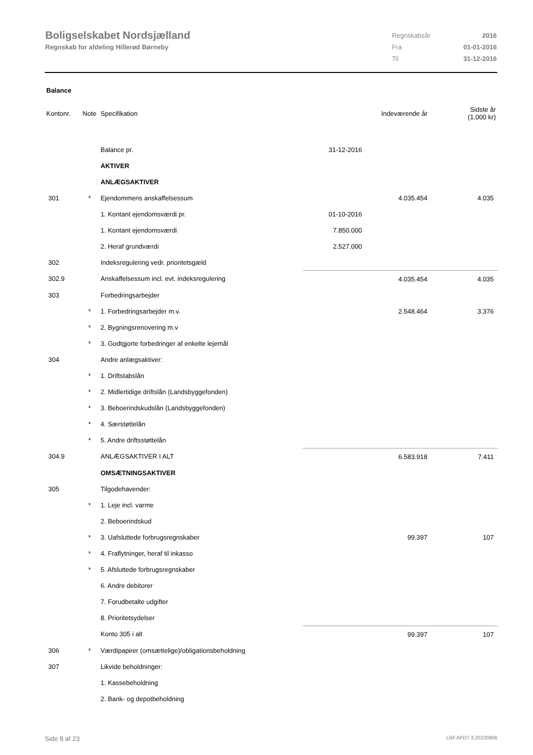Boligselskabet Nordsjælland
Regnskab for afdeling Hillerød Børneby
| Regnskabsår | 2016 |
| Fra | 01-01-2016 |
| Til | 31-12-2016 |
Balance
| Kontonr. | Note | Specifikation | | Indeværende år | Sidste år (1.000 kr) |
| --- | --- | --- | --- | --- | --- |
| | | Balance pr. | 31-12-2016 | | |
| | | AKTIVER | | | |
| | | ANLÆGSAKTIVER | | | |
| 301 | * | Ejendommens anskaffelsessum | | 4.035.454 | 4.035 |
| | | 1. Kontant ejendomsværdi pr. | 01-10-2016 | | |
| | | 1. Kontant ejendomsværdi | 7.850.000 | | |
| | | 2. Heraf grundværdi | 2.527.000 | | |
| 302 | | Indeksregulering vedr. prioritetsgæld | | | |
| 302.9 | | Anskaffelsessum incl. evt. indeksregulering | | 4.035.454 | 4.035 |
| 303 | | Forbedringsarbejder | | | |
| | * | 1. Forbedringsarbejder m.v. | | 2.548.464 | 3.376 |
| | * | 2. Bygningsrenovering m.v | | | |
| | * | 3. Godtgjorte forbedringer af enkelte lejemål | | | |
| 304 | | Andre anlægsaktiver: | | | |
| | * | 1. Driftstabslån | | | |
| | * | 2. Midlertidige driftslån (Landsbyggefonden) | | | |
| | * | 3. Beboerindskudslån (Landsbyggefonden) | | | |
| | * | 4. Særstøttelån | | | |
| | * | 5. Andre driftsstøttelån | | | |
| 304.9 | | ANLÆGSAKTIVER I ALT | | 6.583.918 | 7.411 |
| | | OMSÆTNINGSAKTIVER | | | |
| 305 | | Tilgodehavender: | | | |
| | * | 1. Leje incl. varme | | | |
| | | 2. Beboerindskud | | | |
| | * | 3. Uafsluttede forbrugsregnskaber | | 99.397 | 107 |
| | * | 4. Fraflytninger, heraf til inkasso | | | |
| | * | 5. Afsluttede forbrugsregnskaber | | | |
| | | 6. Andre debitorer | | | |
| | | 7. Forudbetalte udgifter | | | |
| | | 8. Prioritetsydelser | | | |
| | | Konto 305 i alt | | 99.397 | 107 |
| 306 | * | Værdipapirer (omsættelige)/obligationsbeholdning | | | |
| 307 | | Likvide beholdninger: | | | |
| | | 1. Kassebeholdning | | | |
| | | 2. Bank- og depotbeholdning | | | |
Side 8 af 23 LBF.AFD7.3.20220906